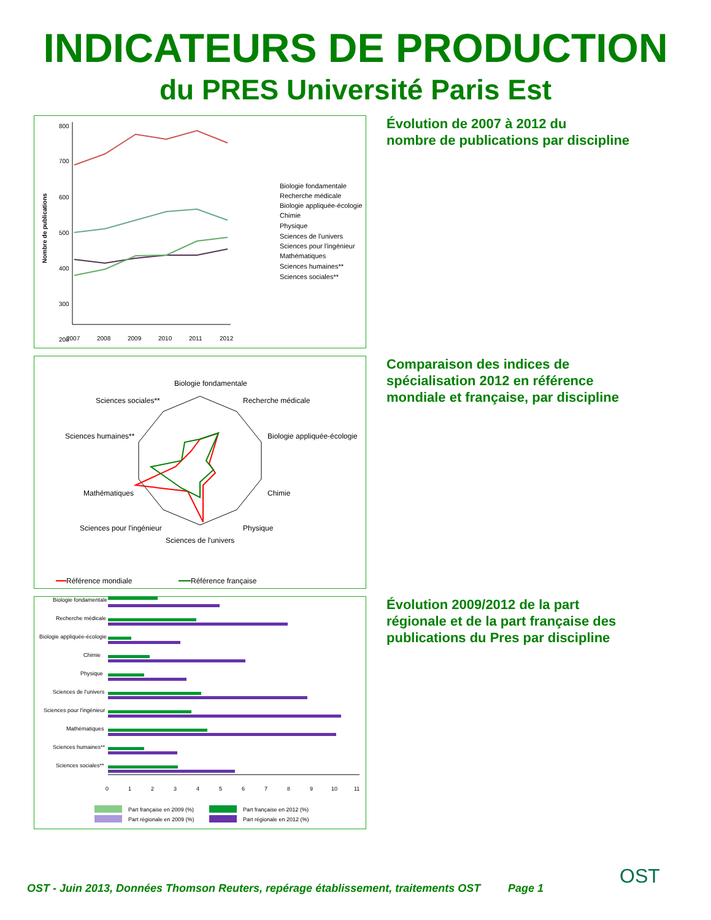INDICATEURS DE PRODUCTION
du PRES Université Paris Est
Nombre de publications
800
700
600
500
400
300
200
2007
2008
2009
2010
2011
2012
Biologie fondamentale
Recherche médicale
Biologie appliquée-écologie
Chimie
Physique
Sciences de l'univers
Sciences pour l'ingénieur
Mathématiques
Sciences humaines**
Sciences sociales**
Évolution de 2007 à 2012 du
nombre de publications par discipline
Biologie fondamentale
Recherche médicale
Biologie appliquée-écologie
Chimie
Physique
Sciences de l'univers
Sciences pour l'ingénieur
Mathématiques
Sciences humaines**
Sciences sociales**
Référence mondiale
Référence française
Comparaison des indices de
spécialisation 2012 en référence
mondiale et française, par discipline
Biologie fondamentale
Recherche médicale
Biologie appliquée-écologie
Chimie
Physique
Sciences de l'univers
Sciences pour l'ingénieur
Mathématiques
Sciences humaines**
Sciences sociales**
0
1
2
3
4
5
6
7
8
9
10
11
Part française en 2009 (%)
Part française en 2012 (%)
Part régionale en 2009 (%)
Part régionale en 2012 (%)
Évolution 2009/2012 de la part
régionale et de la part française des
publications du Pres par discipline
OST - Juin 2013, Données Thomson Reuters, repérage établissement, traitements OST
Page 1
OST